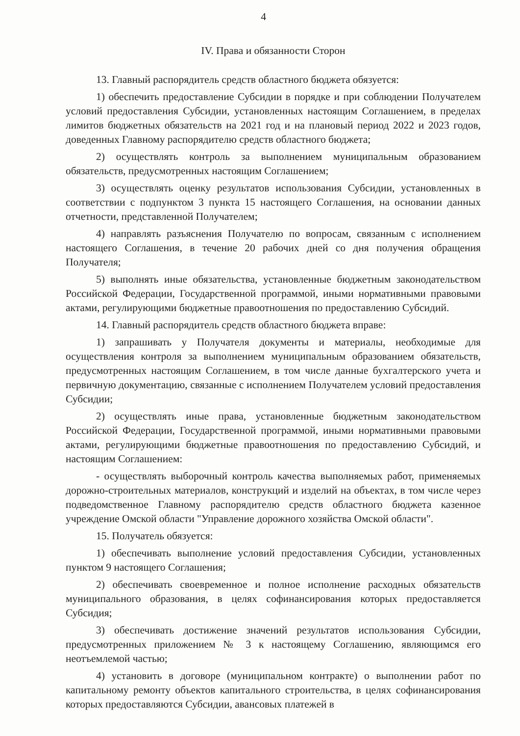4
IV. Права и обязанности Сторон
13. Главный распорядитель средств областного бюджета обязуется:
1) обеспечить предоставление Субсидии в порядке и при соблюдении Получателем условий предоставления Субсидии, установленных настоящим Соглашением, в пределах лимитов бюджетных обязательств на 2021 год и на плановый период 2022 и 2023 годов, доведенных Главному распорядителю средств областного бюджета;
2) осуществлять контроль за выполнением муниципальным образованием обязательств, предусмотренных настоящим Соглашением;
3) осуществлять оценку результатов использования Субсидии, установленных в соответствии с подпунктом 3 пункта 15 настоящего Соглашения, на основании данных отчетности, представленной Получателем;
4) направлять разъяснения Получателю по вопросам, связанным с исполнением настоящего Соглашения, в течение 20 рабочих дней со дня получения обращения Получателя;
5) выполнять иные обязательства, установленные бюджетным законодательством Российской Федерации, Государственной программой, иными нормативными правовыми актами, регулирующими бюджетные правоотношения по предоставлению Субсидий.
14. Главный распорядитель средств областного бюджета вправе:
1) запрашивать у Получателя документы и материалы, необходимые для осуществления контроля за выполнением муниципальным образованием обязательств, предусмотренных настоящим Соглашением, в том числе данные бухгалтерского учета и первичную документацию, связанные с исполнением Получателем условий предоставления Субсидии;
2) осуществлять иные права, установленные бюджетным законодательством Российской Федерации, Государственной программой, иными нормативными правовыми актами, регулирующими бюджетные правоотношения по предоставлению Субсидий, и настоящим Соглашением:
- осуществлять выборочный контроль качества выполняемых работ, применяемых дорожно-строительных материалов, конструкций и изделий на объектах, в том числе через подведомственное Главному распорядителю средств областного бюджета казенное учреждение Омской области "Управление дорожного хозяйства Омской области".
15. Получатель обязуется:
1) обеспечивать выполнение условий предоставления Субсидии, установленных пунктом 9 настоящего Соглашения;
2) обеспечивать своевременное и полное исполнение расходных обязательств муниципального образования, в целях софинансирования которых предоставляется Субсидия;
3) обеспечивать достижение значений результатов использования Субсидии, предусмотренных приложением № 3 к настоящему Соглашению, являющимся его неотъемлемой частью;
4) установить в договоре (муниципальном контракте) о выполнении работ по капитальному ремонту объектов капитального строительства, в целях софинансирования которых предоставляются Субсидии, авансовых платежей в